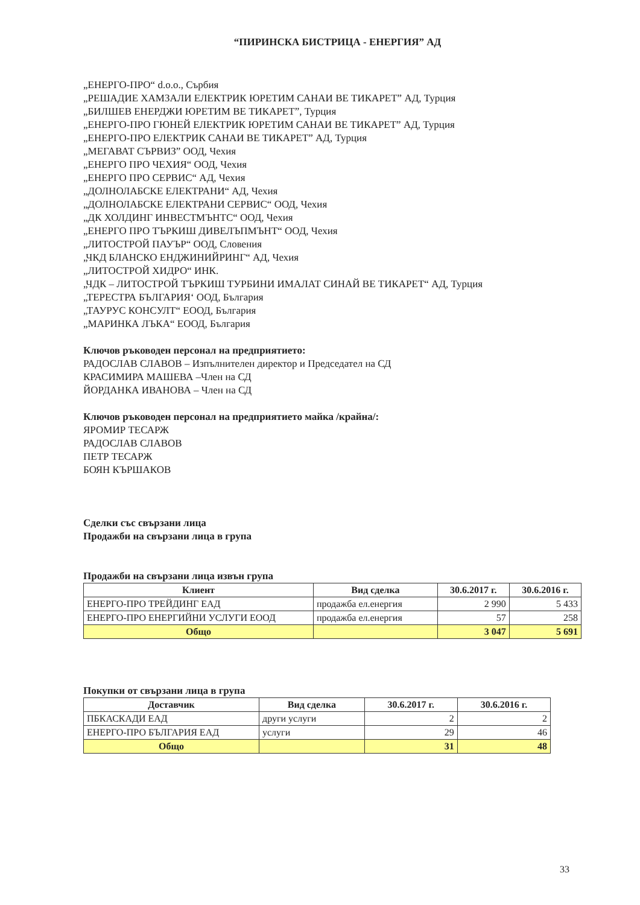“ПИРИНСКА БИСТРИЦА - ЕНЕРГИЯ” АД
„ЕНЕРГО-ПРО“ d.o.o., Сърбия
„РЕШАДИЕ ХАМЗАЛИ ЕЛЕКТРИК ЮРЕТИМ САНАИ ВЕ ТИКАРЕТ” АД, Турция
„БИЛШЕВ ЕНЕРДЖИ ЮРЕТИМ ВЕ ТИКАРЕТ”, Турция
„ЕНЕРГО-ПРО ГЮНЕЙ ЕЛЕКТРИК ЮРЕТИМ САНАИ ВЕ ТИКАРЕТ” АД, Турция
„ЕНЕРГО-ПРО ЕЛЕКТРИК САНАИ ВЕ ТИКАРЕТ” АД, Турция
„МЕГАВАТ СЪРВИЗ” ООД, Чехия
„ЕНЕРГО ПРО ЧЕХИЯ“ ООД, Чехия
„ЕНЕРГО ПРО СЕРВИС“ АД, Чехия
„ДОЛНОЛАБСКЕ ЕЛЕКТРАНИ“ АД, Чехия
„ДОЛНОЛАБСКЕ ЕЛЕКТРАНИ СЕРВИС“ ООД, Чехия
„ДК ХОЛДИНГ ИНВЕСТМЪНТС“ ООД, Чехия
„ЕНЕРГО ПРО ТЪРКИШ ДИВЕЛЪПМЪНТ“ ООД, Чехия
„ЛИТОСТРОЙ ПАУЪР“ ООД, Словения
„ЧКД БЛАНСКО ЕНДЖИНИЙРИНГ“ АД, Чехия
„ЛИТОСТРОЙ ХИДРО“ ИНК.
„ЧДК – ЛИТОСТРОЙ ТЪРКИШ ТУРБИНИ ИМАЛАТ СИНАЙ ВЕ ТИКАРЕТ“ АД, Турция
„ТЕРЕСТРА БЪЛГАРИЯ‘ ООД, България
„ТАУРУС КОНСУЛТ“ ЕООД, България
„МАРИНКА ЛЪКА“ ЕООД, България
Ключов ръководен персонал на предприятието:
РАДОСЛАВ СЛАВОВ – Изпълнителен директор и Председател на СД
КРАСИМИРА МАШЕВА –Член на СД
ЙОРДАНКА ИВАНОВА – Член на СД
Ключов ръководен персонал на предприятието майка /крайна/:
ЯРОМИР ТЕСАРЖ
РАДОСЛАВ СЛАВОВ
ПЕТР ТЕСАРЖ
БОЯН КЪРШАКОВ
Сделки със свързани лица
Продажби на свързани лица в група
Продажби на свързани лица извън група
| Клиент | Вид сделка | 30.6.2017 г. | 30.6.2016 г. |
| --- | --- | --- | --- |
| ЕНЕРГО-ПРО ТРЕЙДИНГ ЕАД | продажба ел.енергия | 2 990 | 5 433 |
| ЕНЕРГО-ПРО ЕНЕРГИЙНИ УСЛУГИ ЕООД | продажба ел.енергия | 57 | 258 |
| Общо | | 3 047 | 5 691 |
Покупки от свързани лица в група
| Доставчик | Вид сделка | 30.6.2017 г. | 30.6.2016 г. |
| --- | --- | --- | --- |
| ПБКАСКАДИ ЕАД | други услуги | 2 | 2 |
| ЕНЕРГО-ПРО БЪЛГАРИЯ ЕАД | услуги | 29 | 46 |
| Общо | | 31 | 48 |
33